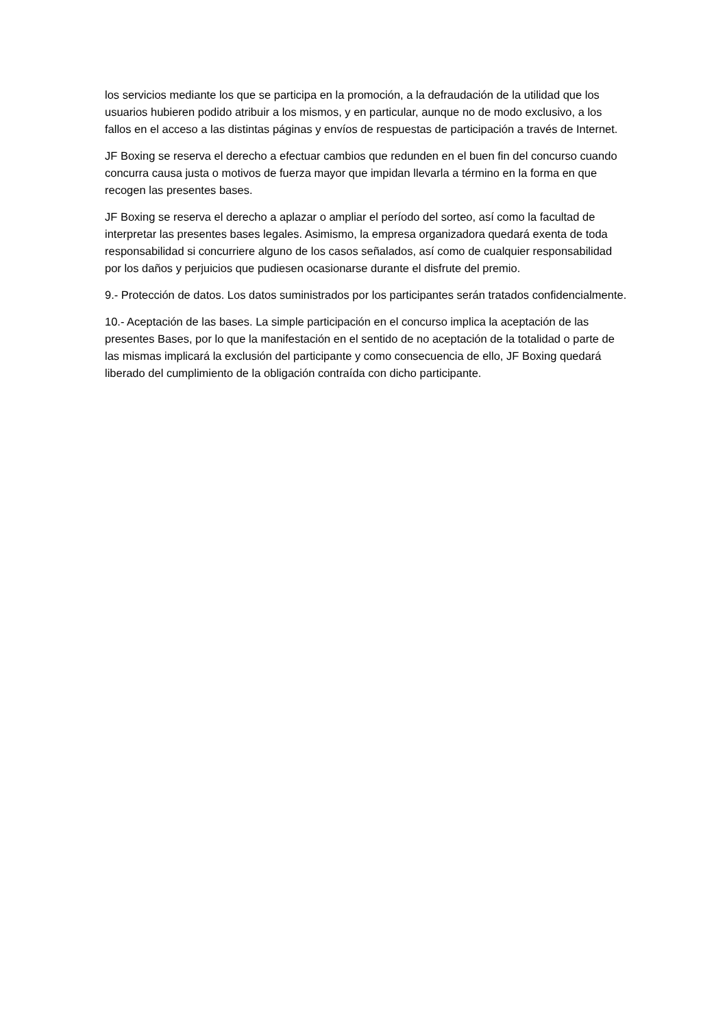los servicios mediante los que se participa en la promoción, a la defraudación de la utilidad que los usuarios hubieren podido atribuir a los mismos, y en particular, aunque no de modo exclusivo, a los fallos en el acceso a las distintas páginas y envíos de respuestas de participación a través de Internet.
JF Boxing se reserva el derecho a efectuar cambios que redunden en el buen fin del concurso cuando concurra causa justa o motivos de fuerza mayor que impidan llevarla a término en la forma en que recogen las presentes bases.
JF Boxing se reserva el derecho a aplazar o ampliar el período del sorteo, así como la facultad de interpretar las presentes bases legales. Asimismo, la empresa organizadora quedará exenta de toda responsabilidad si concurriere alguno de los casos señalados, así como de cualquier responsabilidad por los daños y perjuicios que pudiesen ocasionarse durante el disfrute del premio.
9.- Protección de datos. Los datos suministrados por los participantes serán tratados confidencialmente.
10.- Aceptación de las bases. La simple participación en el concurso implica la aceptación de las presentes Bases, por lo que la manifestación en el sentido de no aceptación de la totalidad o parte de las mismas implicará la exclusión del participante y como consecuencia de ello, JF Boxing quedará liberado del cumplimiento de la obligación contraída con dicho participante.